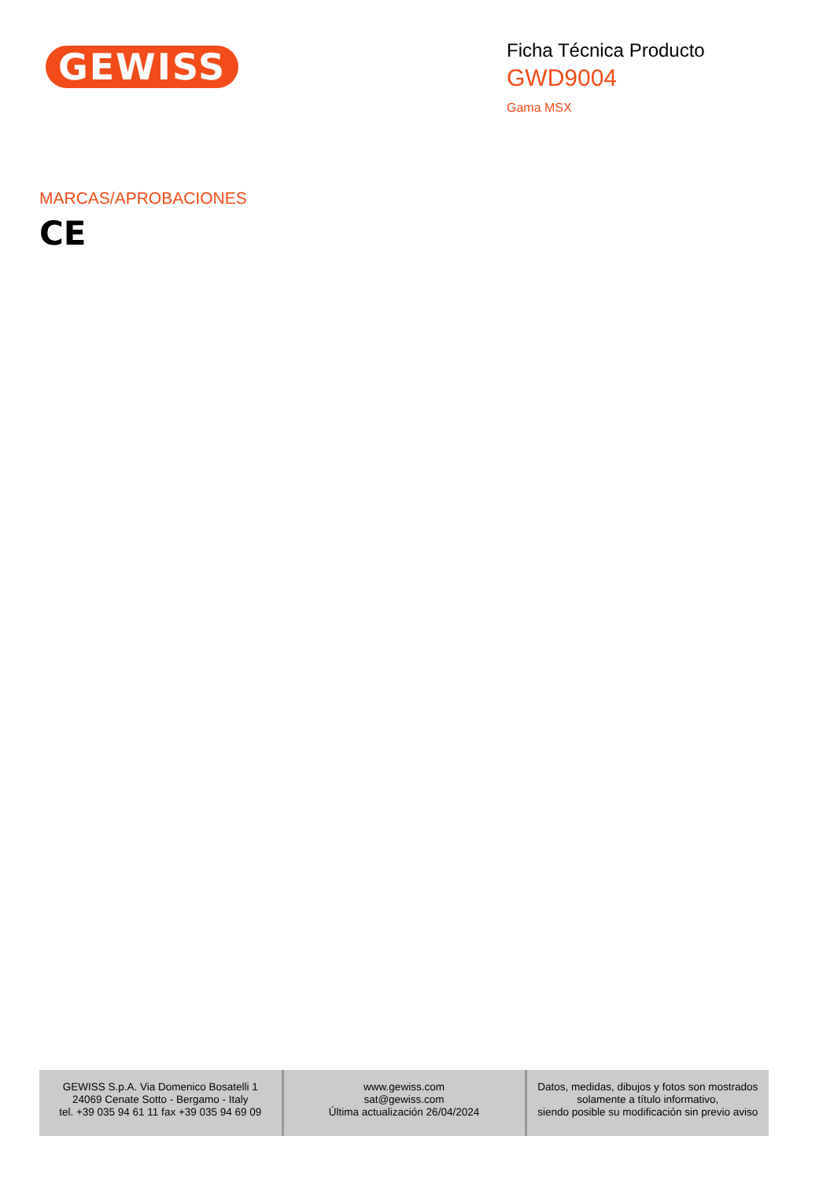GEWISS
Ficha Técnica Producto
GWD9004
Gama MSX
MARCAS/APROBACIONES
CE
| GEWISS S.p.A. Via Domenico Bosatelli 1 24069 Cenate Sotto - Bergamo - Italy tel. +39 035 94 61 11 fax +39 035 94 69 09 | www.gewiss.com sat@gewiss.com Última actualización 26/04/2024 | Datos, medidas, dibujos y fotos son mostrados solamente a título informativo, siendo posible su modificación sin previo aviso |